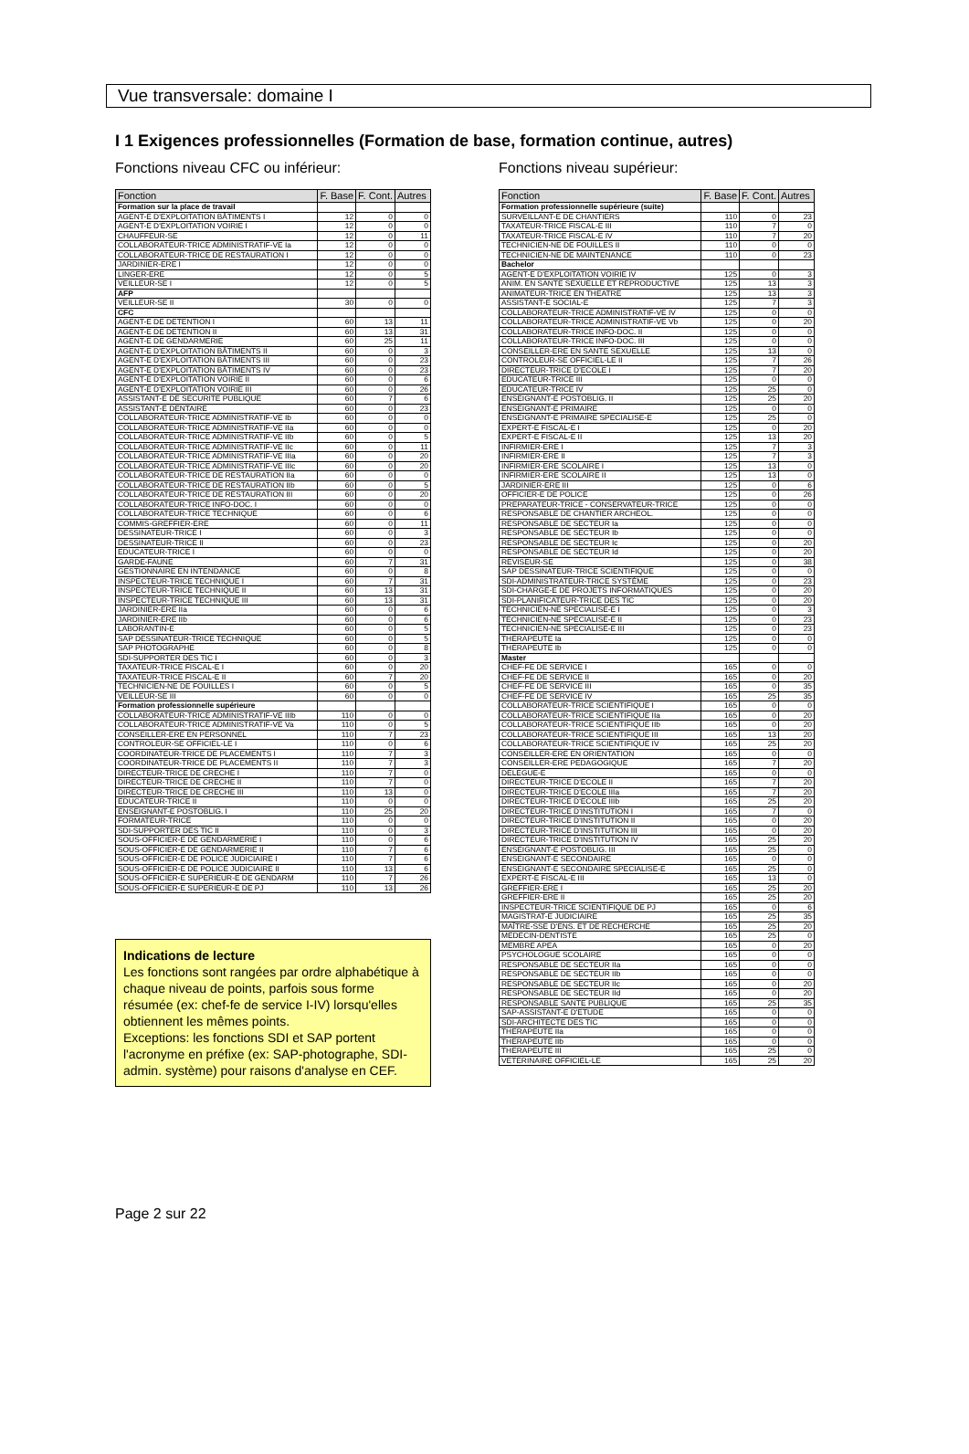Vue transversale: domaine I
I 1 Exigences professionnelles (Formation de base, formation continue, autres)
Fonctions niveau CFC ou inférieur:
| Fonction | F. Base | F. Cont. | Autres |
| --- | --- | --- | --- |
| Formation sur la place de travail | | | |
| AGENT-E D'EXPLOITATION BÂTIMENTS I | 12 | 0 | 0 |
| AGENT-E D'EXPLOITATION VOIRIE I | 12 | 0 | 0 |
| CHAUFFEUR-SE | 12 | 0 | 11 |
| COLLABORATEUR-TRICE ADMINISTRATIF-VE Ia | 12 | 0 | 0 |
| COLLABORATEUR-TRICE DE RESTAURATION I | 12 | 0 | 0 |
| JARDINIER-ERE I | 12 | 0 | 0 |
| LINGER-ERE | 12 | 0 | 5 |
| VEILLEUR-SE I | 12 | 0 | 5 |
| AFP | | | |
| VEILLEUR-SE II | 30 | 0 | 0 |
| CFC | | | |
| AGENT-E DE DETENTION I | 60 | 13 | 11 |
| AGENT-E DE DETENTION II | 60 | 13 | 31 |
| AGENT-E DE GENDARMERIE | 60 | 25 | 11 |
| AGENT-E D'EXPLOITATION BÂTIMENTS II | 60 | 0 | 3 |
| AGENT-E D'EXPLOITATION BÂTIMENTS III | 60 | 0 | 23 |
| AGENT-E D'EXPLOITATION BÂTIMENTS IV | 60 | 0 | 23 |
| AGENT-E D'EXPLOITATION VOIRIE II | 60 | 0 | 6 |
| AGENT-E D'EXPLOITATION VOIRIE III | 60 | 0 | 26 |
| ASSISTANT-E DE SECURITE PUBLIQUE | 60 | 7 | 6 |
| ASSISTANT-E DENTAIRE | 60 | 0 | 23 |
| COLLABORATEUR-TRICE ADMINISTRATIF-VE Ib | 60 | 0 | 0 |
| COLLABORATEUR-TRICE ADMINISTRATIF-VE IIa | 60 | 0 | 0 |
| COLLABORATEUR-TRICE ADMINISTRATIF-VE IIb | 60 | 0 | 5 |
| COLLABORATEUR-TRICE ADMINISTRATIF-VE IIc | 60 | 0 | 11 |
| COLLABORATEUR-TRICE ADMINISTRATIF-VE IIIa | 60 | 0 | 20 |
| COLLABORATEUR-TRICE ADMINISTRATIF-VE IIIc | 60 | 0 | 20 |
| COLLABORATEUR-TRICE DE RESTAURATION IIa | 60 | 0 | 0 |
| COLLABORATEUR-TRICE DE RESTAURATION IIb | 60 | 0 | 5 |
| COLLABORATEUR-TRICE DE RESTAURATION III | 60 | 0 | 20 |
| COLLABORATEUR-TRICE INFO-DOC. I | 60 | 0 | 0 |
| COLLABORATEUR-TRICE TECHNIQUE | 60 | 0 | 6 |
| COMMIS-GREFFIER-ERE | 60 | 0 | 11 |
| DESSINATEUR-TRICE I | 60 | 0 | 3 |
| DESSINATEUR-TRICE II | 60 | 0 | 23 |
| EDUCATEUR-TRICE I | 60 | 0 | 0 |
| GARDE-FAUNE | 60 | 7 | 31 |
| GESTIONNAIRE EN INTENDANCE | 60 | 0 | 8 |
| INSPECTEUR-TRICE TECHNIQUE I | 60 | 7 | 31 |
| INSPECTEUR-TRICE TECHNIQUE II | 60 | 13 | 31 |
| INSPECTEUR-TRICE TECHNIQUE III | 60 | 13 | 31 |
| JARDINIER-ERE IIa | 60 | 0 | 6 |
| JARDINIER-ERE IIb | 60 | 0 | 6 |
| LABORANTIN-E | 60 | 0 | 5 |
| SAP DESSINATEUR-TRICE TECHNIQUE | 60 | 0 | 5 |
| SAP PHOTOGRAPHE | 60 | 0 | 8 |
| SDI-SUPPORTER DES TIC I | 60 | 0 | 3 |
| TAXATEUR-TRICE FISCAL-E I | 60 | 0 | 20 |
| TAXATEUR-TRICE FISCAL-E II | 60 | 7 | 20 |
| TECHNICIEN-NE DE FOUILLES I | 60 | 0 | 5 |
| VEILLEUR-SE III | 60 | 0 | 0 |
| Formation professionnelle supérieure | | | |
| COLLABORATEUR-TRICE ADMINISTRATIF-VE IIIb | 110 | 0 | 0 |
| COLLABORATEUR-TRICE ADMINISTRATIF-VE Va | 110 | 0 | 5 |
| CONSEILLER-ERE EN PERSONNEL | 110 | 7 | 23 |
| CONTROLEUR-SE OFFICIEL-LE I | 110 | 0 | 6 |
| COORDINATEUR-TRICE DE PLACEMENTS I | 110 | 7 | 3 |
| COORDINATEUR-TRICE DE PLACEMENTS II | 110 | 7 | 3 |
| DIRECTEUR-TRICE DE CRECHE I | 110 | 7 | 0 |
| DIRECTEUR-TRICE DE CRECHE II | 110 | 7 | 0 |
| DIRECTEUR-TRICE DE CRECHE III | 110 | 13 | 0 |
| EDUCATEUR-TRICE II | 110 | 0 | 0 |
| ENSEIGNANT-E POSTOBLIG. I | 110 | 25 | 20 |
| FORMATEUR-TRICE | 110 | 0 | 0 |
| SDI-SUPPORTER DES TIC II | 110 | 0 | 3 |
| SOUS-OFFICIER-E DE GENDARMERIE I | 110 | 0 | 6 |
| SOUS-OFFICIER-E DE GENDARMERIE II | 110 | 7 | 6 |
| SOUS-OFFICIER-E DE POLICE JUDICIAIRE I | 110 | 7 | 6 |
| SOUS-OFFICIER-E DE POLICE JUDICIAIRE II | 110 | 13 | 6 |
| SOUS-OFFICIER-E SUPERIEUR-E DE GENDARM | 110 | 7 | 26 |
| SOUS-OFFICIER-E SUPERIEUR-E DE PJ | 110 | 13 | 26 |
Indications de lecture
Les fonctions sont rangées par ordre alphabétique à chaque niveau de points, parfois sous forme résumée (ex: chef-fe de service I-IV) lorsqu'elles obtiennent les mêmes points.
Exceptions: les fonctions SDI et SAP portent l'acronyme en préfixe (ex: SAP-photographe, SDI-admin. système) pour raisons d'analyse en CEF.
Page 2 sur 22
Fonctions niveau supérieur:
| Fonction | F. Base | F. Cont. | Autres |
| --- | --- | --- | --- |
| Formation professionnelle supérieure (suite) | | | |
| SURVEILLANT-E DE CHANTIERS | 110 | 0 | 23 |
| TAXATEUR-TRICE FISCAL-E III | 110 | 7 | 0 |
| TAXATEUR-TRICE FISCAL-E IV | 110 | 7 | 20 |
| TECHNICIEN-NE DE FOUILLES II | 110 | 0 | 0 |
| TECHNICIEN-NE DE MAINTENANCE | 110 | 0 | 23 |
| Bachelor | | | |
| AGENT-E D'EXPLOITATION VOIRIE IV | 125 | 0 | 3 |
| ANIM. EN SANTE SEXUELLE ET REPRODUCTIVE | 125 | 13 | 3 |
| ANIMATEUR-TRICE EN THEATRE | 125 | 13 | 3 |
| ASSISTANT-E SOCIAL-E | 125 | 7 | 3 |
| COLLABORATEUR-TRICE ADMINISTRATIF-VE IV | 125 | 0 | 0 |
| COLLABORATEUR-TRICE ADMINISTRATIF-VE Vb | 125 | 0 | 20 |
| COLLABORATEUR-TRICE INFO-DOC. II | 125 | 0 | 0 |
| COLLABORATEUR-TRICE INFO-DOC. III | 125 | 0 | 0 |
| CONSEILLER-ERE EN SANTE SEXUELLE | 125 | 13 | 0 |
| CONTROLEUR-SE OFFICIEL-LE II | 125 | 7 | 26 |
| DIRECTEUR-TRICE D'ECOLE I | 125 | 7 | 20 |
| EDUCATEUR-TRICE III | 125 | 0 | 0 |
| EDUCATEUR-TRICE IV | 125 | 25 | 0 |
| ENSEIGNANT-E POSTOBLIG. II | 125 | 25 | 20 |
| ENSEIGNANT-E PRIMAIRE | 125 | 0 | 0 |
| ENSEIGNANT-E PRIMAIRE SPECIALISE-E | 125 | 25 | 0 |
| EXPERT-E FISCAL-E I | 125 | 0 | 20 |
| EXPERT-E FISCAL-E II | 125 | 13 | 20 |
| INFIRMIER-ERE I | 125 | 7 | 3 |
| INFIRMIER-ERE II | 125 | 7 | 3 |
| INFIRMIER-ERE SCOLAIRE I | 125 | 13 | 0 |
| INFIRMIER-ERE SCOLAIRE II | 125 | 13 | 0 |
| JARDINIER-ERE III | 125 | 0 | 6 |
| OFFICIER-E DE POLICE | 125 | 0 | 26 |
| PREPARATEUR-TRICE - CONSERVATEUR-TRICE | 125 | 0 | 0 |
| RESPONSABLE DE CHANTIER ARCHEOL. | 125 | 0 | 0 |
| RESPONSABLE DE SECTEUR Ia | 125 | 0 | 0 |
| RESPONSABLE DE SECTEUR Ib | 125 | 0 | 0 |
| RESPONSABLE DE SECTEUR Ic | 125 | 0 | 20 |
| RESPONSABLE DE SECTEUR Id | 125 | 0 | 20 |
| REVISEUR-SE | 125 | 0 | 38 |
| SAP DESSINATEUR-TRICE SCIENTIFIQUE | 125 | 0 | 0 |
| SDI-ADMINISTRATEUR-TRICE SYSTÈME | 125 | 0 | 23 |
| SDI-CHARGE-E DE PROJETS INFORMATIQUES | 125 | 0 | 20 |
| SDI-PLANIFICATEUR-TRICE DES TIC | 125 | 0 | 20 |
| TECHNICIEN-NE SPECIALISE-E I | 125 | 0 | 3 |
| TECHNICIEN-NE SPECIALISE-E II | 125 | 0 | 23 |
| TECHNICIEN-NE SPECIALISE-E III | 125 | 0 | 23 |
| THERAPEUTE Ia | 125 | 0 | 0 |
| THERAPEUTE Ib | 125 | 0 | 0 |
| Master | | | |
| CHEF-FE DE SERVICE I | 165 | 0 | 0 |
| CHEF-FE DE SERVICE II | 165 | 0 | 20 |
| CHEF-FE DE SERVICE III | 165 | 0 | 35 |
| CHEF-FE DE SERVICE IV | 165 | 25 | 35 |
| COLLABORATEUR-TRICE SCIENTIFIQUE I | 165 | 0 | 0 |
| COLLABORATEUR-TRICE SCIENTIFIQUE IIa | 165 | 0 | 20 |
| COLLABORATEUR-TRICE SCIENTIFIQUE IIb | 165 | 0 | 20 |
| COLLABORATEUR-TRICE SCIENTIFIQUE III | 165 | 13 | 20 |
| COLLABORATEUR-TRICE SCIENTIFIQUE IV | 165 | 25 | 20 |
| CONSEILLER-ERE EN ORIENTATION | 165 | 0 | 0 |
| CONSEILLER-ERE PEDAGOGIQUE | 165 | 7 | 20 |
| DELEGUE-E | 165 | 0 | 0 |
| DIRECTEUR-TRICE D'ECOLE II | 165 | 7 | 20 |
| DIRECTEUR-TRICE D'ECOLE IIIa | 165 | 7 | 20 |
| DIRECTEUR-TRICE D'ECOLE IIIb | 165 | 25 | 20 |
| DIRECTEUR-TRICE D'INSTITUTION I | 165 | 7 | 0 |
| DIRECTEUR-TRICE D'INSTITUTION II | 165 | 0 | 20 |
| DIRECTEUR-TRICE D'INSTITUTION III | 165 | 0 | 20 |
| DIRECTEUR-TRICE D'INSTITUTION IV | 165 | 25 | 20 |
| ENSEIGNANT-E POSTOBLIG. III | 165 | 25 | 0 |
| ENSEIGNANT-E SECONDAIRE | 165 | 0 | 0 |
| ENSEIGNANT-E SECONDAIRE SPECIALISE-E | 165 | 25 | 0 |
| EXPERT-E FISCAL-E III | 165 | 13 | 0 |
| GREFFIER-ERE I | 165 | 25 | 20 |
| GREFFIER-ERE II | 165 | 25 | 20 |
| INSPECTEUR-TRICE SCIENTIFIQUE DE PJ | 165 | 0 | 6 |
| MAGISTRAT-E JUDICIAIRE | 165 | 25 | 35 |
| MAÎTRE-SSE D'ENS. ET DE RECHERCHE | 165 | 25 | 20 |
| MEDECIN-DENTISTE | 165 | 25 | 0 |
| MEMBRE APEA | 165 | 0 | 20 |
| PSYCHOLOGUE SCOLAIRE | 165 | 0 | 0 |
| RESPONSABLE DE SECTEUR IIa | 165 | 0 | 0 |
| RESPONSABLE DE SECTEUR IIb | 165 | 0 | 0 |
| RESPONSABLE DE SECTEUR IIc | 165 | 0 | 20 |
| RESPONSABLE DE SECTEUR IId | 165 | 0 | 20 |
| RESPONSABLE SANTE PUBLIQUE | 165 | 25 | 35 |
| SAP-ASSISTANT-E D'ETUDE | 165 | 0 | 0 |
| SDI-ARCHITECTE DES TIC | 165 | 0 | 0 |
| THERAPEUTE IIa | 165 | 0 | 0 |
| THERAPEUTE IIb | 165 | 0 | 0 |
| THERAPEUTE III | 165 | 25 | 0 |
| VETERINAIRE OFFICIEL-LE | 165 | 25 | 20 |